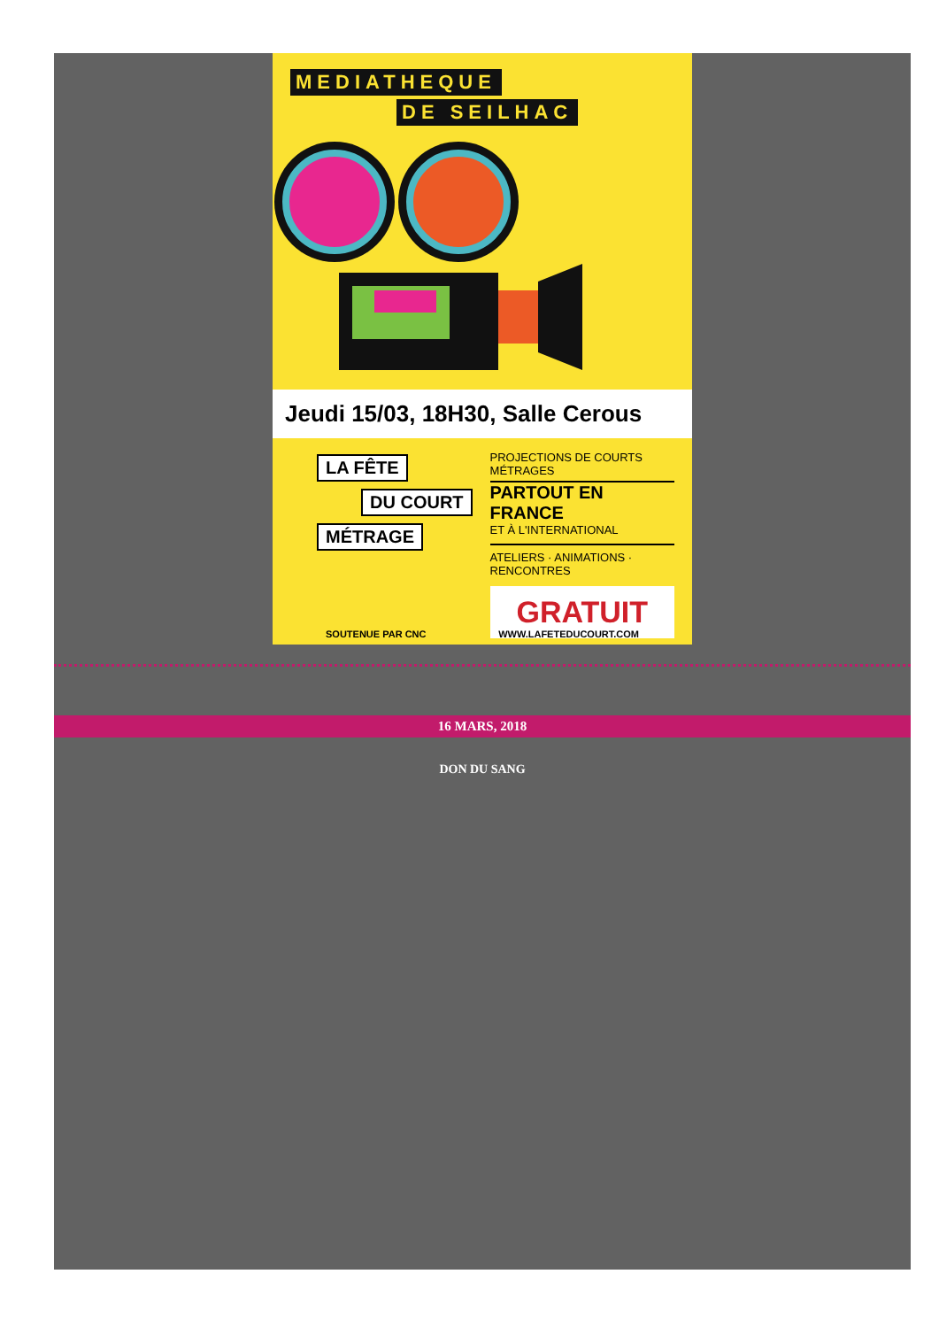MEDIATHEQUE
DE SEILHAC
Jeudi 15/03, 18H30, Salle Cerous
LA FÊTE
DU COURT
MÉTRAGE
PROJECTIONS DE COURTS MÉTRAGES
PARTOUT EN FRANCE
ET À L'INTERNATIONAL
ATELIERS · ANIMATIONS · RENCONTRES
GRATUIT
SOUTENUE PAR CNC WWW.LAFETEDUCOURT.COM
16 MARS, 2018
DON DU SANG